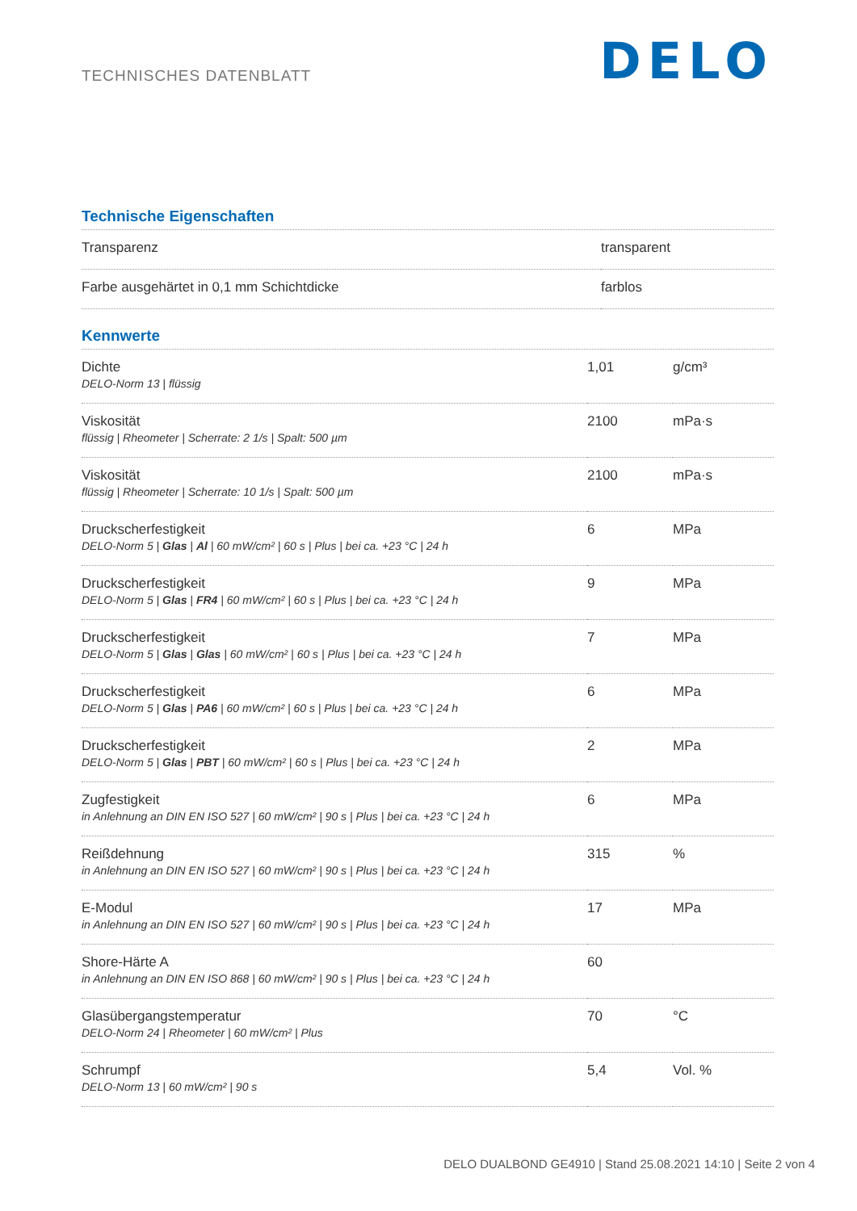TECHNISCHES DATENBLATT
DELO
Technische Eigenschaften
| Transparenz | transparent |
| Farbe ausgehärtet in 0,1 mm Schichtdicke | farblos |
Kennwerte
| Dichte DELO-Norm 13 / flüssig | 1,01 | g/cm³ |
| Viskosität flüssig / Rheometer / Scherrate: 2 1/s / Spalt: 500 µm | 2100 | mPa·s |
| Viskosität flüssig / Rheometer / Scherrate: 10 1/s / Spalt: 500 µm | 2100 | mPa·s |
| Druckscherfestigkeit DELO-Norm 5 / Glas / Al / 60 mW/cm² / 60 s / Plus / bei ca. +23 °C / 24 h | 6 | MPa |
| Druckscherfestigkeit DELO-Norm 5 / Glas / FR4 / 60 mW/cm² / 60 s / Plus / bei ca. +23 °C / 24 h | 9 | MPa |
| Druckscherfestigkeit DELO-Norm 5 / Glas / Glas / 60 mW/cm² / 60 s / Plus / bei ca. +23 °C / 24 h | 7 | MPa |
| Druckscherfestigkeit DELO-Norm 5 / Glas / PA6 / 60 mW/cm² / 60 s / Plus / bei ca. +23 °C / 24 h | 6 | MPa |
| Druckscherfestigkeit DELO-Norm 5 / Glas / PBT / 60 mW/cm² / 60 s / Plus / bei ca. +23 °C / 24 h | 2 | MPa |
| Zugfestigkeit in Anlehnung an DIN EN ISO 527 / 60 mW/cm² / 90 s / Plus / bei ca. +23 °C / 24 h | 6 | MPa |
| Reißdehnung in Anlehnung an DIN EN ISO 527 / 60 mW/cm² / 90 s / Plus / bei ca. +23 °C / 24 h | 315 | % |
| E-Modul in Anlehnung an DIN EN ISO 527 / 60 mW/cm² / 90 s / Plus / bei ca. +23 °C / 24 h | 17 | MPa |
| Shore-Härte A in Anlehnung an DIN EN ISO 868 / 60 mW/cm² / 90 s / Plus / bei ca. +23 °C / 24 h | 60 | |
| Glasübergangstemperatur DELO-Norm 24 / Rheometer / 60 mW/cm² / Plus | 70 | °C |
| Schrumpf DELO-Norm 13 / 60 mW/cm² / 90 s | 5,4 | Vol. % |
DELO DUALBOND GE4910 | Stand 25.08.2021 14:10 | Seite 2 von 4